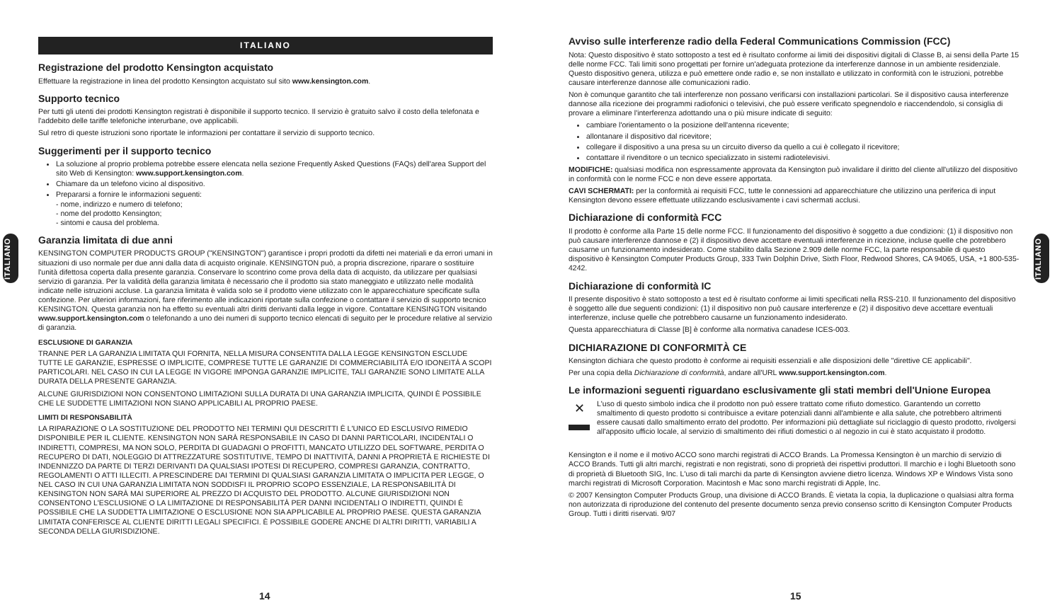ITALIANO
ITALIANO
ITALIANO
Registrazione del prodotto Kensington acquistato
Effettuare la registrazione in linea del prodotto Kensington acquistato sul sito www.kensington.com.
Supporto tecnico
Per tutti gli utenti dei prodotti Kensington registrati è disponibile il supporto tecnico. Il servizio è gratuito salvo il costo della telefonata e l'addebito delle tariffe telefoniche interurbane, ove applicabili.
Sul retro di queste istruzioni sono riportate le informazioni per contattare il servizio di supporto tecnico.
Suggerimenti per il supporto tecnico
La soluzione al proprio problema potrebbe essere elencata nella sezione Frequently Asked Questions (FAQs) dell'area Support del sito Web di Kensington: www.support.kensington.com.
Chiamare da un telefono vicino al dispositivo.
Prepararsi a fornire le informazioni seguenti:
- nome, indirizzo e numero di telefono;
- nome del prodotto Kensington;
- sintomi e causa del problema.
Garanzia limitata di due anni
KENSINGTON COMPUTER PRODUCTS GROUP ("KENSINGTON") garantisce i propri prodotti da difetti nei materiali e da errori umani in situazioni di uso normale per due anni dalla data di acquisto originale. KENSINGTON può, a propria discrezione, riparare o sostituire l'unità difettosa coperta dalla presente garanzia. Conservare lo scontrino come prova della data di acquisto, da utilizzare per qualsiasi servizio di garanzia. Per la validità della garanzia limitata è necessario che il prodotto sia stato maneggiato e utilizzato nelle modalità indicate nelle istruzioni accluse. La garanzia limitata è valida solo se il prodotto viene utilizzato con le apparecchiature specificate sulla confezione. Per ulteriori informazioni, fare riferimento alle indicazioni riportate sulla confezione o contattare il servizio di supporto tecnico KENSINGTON. Questa garanzia non ha effetto su eventuali altri diritti derivanti dalla legge in vigore. Contattare KENSINGTON visitando www.support.kensington.com o telefonando a uno dei numeri di supporto tecnico elencati di seguito per le procedure relative al servizio di garanzia.
ESCLUSIONE DI GARANZIA
TRANNE PER LA GARANZIA LIMITATA QUI FORNITA, NELLA MISURA CONSENTITA DALLA LEGGE KENSINGTON ESCLUDE TUTTE LE GARANZIE, ESPRESSE O IMPLICITE, COMPRESE TUTTE LE GARANZIE DI COMMERCIABILITÀ E/O IDONEITÀ A SCOPI PARTICOLARI. NEL CASO IN CUI LA LEGGE IN VIGORE IMPONGA GARANZIE IMPLICITE, TALI GARANZIE SONO LIMITATE ALLA DURATA DELLA PRESENTE GARANZIA.
ALCUNE GIURISDIZIONI NON CONSENTONO LIMITAZIONI SULLA DURATA DI UNA GARANZIA IMPLICITA, QUINDI È POSSIBILE CHE LE SUDDETTE LIMITAZIONI NON SIANO APPLICABILI AL PROPRIO PAESE.
LIMITI DI RESPONSABILITÀ
LA RIPARAZIONE O LA SOSTITUZIONE DEL PRODOTTO NEI TERMINI QUI DESCRITTI È L'UNICO ED ESCLUSIVO RIMEDIO DISPONIBILE PER IL CLIENTE. KENSINGTON NON SARÀ RESPONSABILE IN CASO DI DANNI PARTICOLARI, INCIDENTALI O INDIRETTI, COMPRESI, MA NON SOLO, PERDITA DI GUADAGNI O PROFITTI, MANCATO UTILIZZO DEL SOFTWARE, PERDITA O RECUPERO DI DATI, NOLEGGIO DI ATTREZZATURE SOSTITUTIVE, TEMPO DI INATTIVITÀ, DANNI A PROPRIETÀ E RICHIESTE DI INDENNIZZO DA PARTE DI TERZI DERIVANTI DA QUALSIASI IPOTESI DI RECUPERO, COMPRESI GARANZIA, CONTRATTO, REGOLAMENTI O ATTI ILLECITI. A PRESCINDERE DAI TERMINI DI QUALSIASI GARANZIA LIMITATA O IMPLICITA PER LEGGE, O NEL CASO IN CUI UNA GARANZIA LIMITATA NON SODDISFI IL PROPRIO SCOPO ESSENZIALE, LA RESPONSABILITÀ DI KENSINGTON NON SARÀ MAI SUPERIORE AL PREZZO DI ACQUISTO DEL PRODOTTO. ALCUNE GIURISDIZIONI NON CONSENTONO L'ESCLUSIONE O LA LIMITAZIONE DI RESPONSABILITÀ PER DANNI INCIDENTALI O INDIRETTI, QUINDI È POSSIBILE CHE LA SUDDETTA LIMITAZIONE O ESCLUSIONE NON SIA APPLICABILE AL PROPRIO PAESE. QUESTA GARANZIA LIMITATA CONFERISCE AL CLIENTE DIRITTI LEGALI SPECIFICI. È POSSIBILE GODERE ANCHE DI ALTRI DIRITTI, VARIABILI A SECONDA DELLA GIURISDIZIONE.
Avviso sulle interferenze radio della Federal Communications Commission (FCC)
Nota: Questo dispositivo è stato sottoposto a test ed è risultato conforme ai limiti dei dispositivi digitali di Classe B, ai sensi della Parte 15 delle norme FCC. Tali limiti sono progettati per fornire un'adeguata protezione da interferenze dannose in un ambiente residenziale. Questo dispositivo genera, utilizza e può emettere onde radio e, se non installato e utilizzato in conformità con le istruzioni, potrebbe causare interferenze dannose alle comunicazioni radio.
Non è comunque garantito che tali interferenze non possano verificarsi con installazioni particolari. Se il dispositivo causa interferenze dannose alla ricezione dei programmi radiofonici o televisivi, che può essere verificato spegnendolo e riaccendendolo, si consiglia di provare a eliminare l'interferenza adottando una o più misure indicate di seguito:
cambiare l'orientamento o la posizione dell'antenna ricevente;
allontanare il dispositivo dal ricevitore;
collegare il dispositivo a una presa su un circuito diverso da quello a cui è collegato il ricevitore;
contattare il rivenditore o un tecnico specializzato in sistemi radiotelevisivi.
MODIFICHE: qualsiasi modifica non espressamente approvata da Kensington può invalidare il diritto del cliente all'utilizzo del dispositivo in conformità con le norme FCC e non deve essere apportata.
CAVI SCHERMATI: per la conformità ai requisiti FCC, tutte le connessioni ad apparecchiature che utilizzino una periferica di input Kensington devono essere effettuate utilizzando esclusivamente i cavi schermati acclusi.
Dichiarazione di conformità FCC
Il prodotto è conforme alla Parte 15 delle norme FCC. Il funzionamento del dispositivo è soggetto a due condizioni: (1) il dispositivo non può causare interferenze dannose e (2) il dispositivo deve accettare eventuali interferenze in ricezione, incluse quelle che potrebbero causarne un funzionamento indesiderato. Come stabilito dalla Sezione 2.909 delle norme FCC, la parte responsabile di questo dispositivo è Kensington Computer Products Group, 333 Twin Dolphin Drive, Sixth Floor, Redwood Shores, CA 94065, USA, +1 800-535-4242.
Dichiarazione di conformità IC
Il presente dispositivo è stato sottoposto a test ed è risultato conforme ai limiti specificati nella RSS-210. Il funzionamento del dispositivo è soggetto alle due seguenti condizioni: (1) il dispositivo non può causare interferenze e (2) il dispositivo deve accettare eventuali interferenze, incluse quelle che potrebbero causarne un funzionamento indesiderato.
Questa apparecchiatura di Classe [B] è conforme alla normativa canadese ICES-003.
DICHIARAZIONE DI CONFORMITÀ CE
Kensington dichiara che questo prodotto è conforme ai requisiti essenziali e alle disposizioni delle "direttive CE applicabili".
Per una copia della Dichiarazione di conformità, andare all'URL www.support.kensington.com.
Le informazioni seguenti riguardano esclusivamente gli stati membri dell'Unione Europea
✕ L'uso di questo simbolo indica che il prodotto non può essere trattato come rifiuto domestico. Garantendo un corretto smaltimento di questo prodotto si contribuisce a evitare potenziali danni all'ambiente e alla salute, che potrebbero altrimenti essere causati dallo smaltimento errato del prodotto. Per informazioni più dettagliate sul riciclaggio di questo prodotto, rivolgersi all'apposito ufficio locale, al servizio di smaltimento dei rifiuti domestici o al negozio in cui è stato acquistato il prodotto.
Kensington e il nome e il motivo ACCO sono marchi registrati di ACCO Brands. La Promessa Kensington è un marchio di servizio di ACCO Brands. Tutti gli altri marchi, registrati e non registrati, sono di proprietà dei rispettivi produttori. Il marchio e i loghi Bluetooth sono di proprietà di Bluetooth SIG, Inc. L'uso di tali marchi da parte di Kensington avviene dietro licenza. Windows XP e Windows Vista sono marchi registrati di Microsoft Corporation. Macintosh e Mac sono marchi registrati di Apple, Inc.
© 2007 Kensington Computer Products Group, una divisione di ACCO Brands. È vietata la copia, la duplicazione o qualsiasi altra forma non autorizzata di riproduzione del contenuto del presente documento senza previo consenso scritto di Kensington Computer Products Group. Tutti i diritti riservati. 9/07
14 15